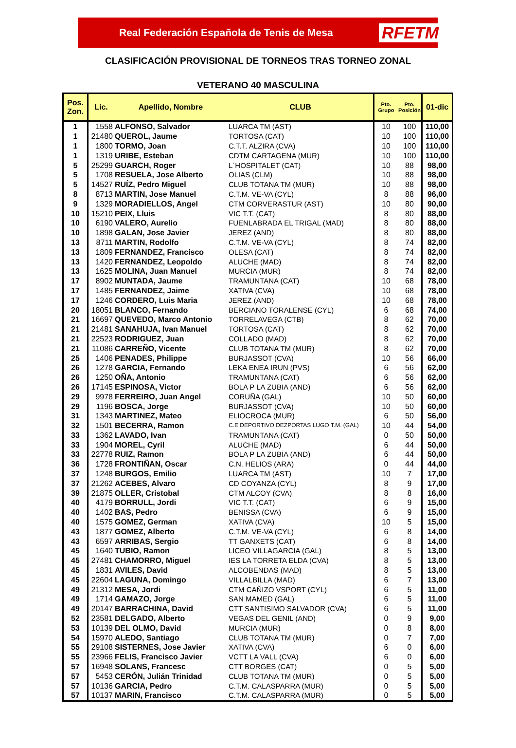Real Federación Española de Tenis de Mesa RFETM
CLASIFICACIÓN PROVISIONAL DE TORNEOS TRAS TORNEO ZONAL
VETERANO 40 MASCULINA
| Pos. Zon. | Lic. | Apellido, Nombre | CLUB | Pto. Grupo | Pto. Posición | 01-dic |
| --- | --- | --- | --- | --- | --- | --- |
| 1 | 1558 | ALFONSO, Salvador | LUARCA TM (AST) | 10 | 100 | 110,00 |
| 1 | 21480 | QUEROL, Jaume | TORTOSA (CAT) | 10 | 100 | 110,00 |
| 1 | 1800 | TORMO, Joan | C.T.T. ALZIRA (CVA) | 10 | 100 | 110,00 |
| 1 | 1319 | URIBE, Esteban | CDTM CARTAGENA (MUR) | 10 | 100 | 110,00 |
| 5 | 25299 | GUARCH, Roger | L´HOSPITALET (CAT) | 10 | 88 | 98,00 |
| 5 | 1708 | RESUELA, Jose Alberto | OLIAS (CLM) | 10 | 88 | 98,00 |
| 5 | 14527 | RUÍZ, Pedro Miguel | CLUB TOTANA TM (MUR) | 10 | 88 | 98,00 |
| 8 | 8713 | MARTIN, Jose Manuel | C.T.M. VE-VA (CYL) | 8 | 88 | 96,00 |
| 9 | 1329 | MORADIELLOS, Angel | CTM CORVERASTUR (AST) | 10 | 80 | 90,00 |
| 10 | 15210 | PEIX, Lluis | VIC T.T. (CAT) | 8 | 80 | 88,00 |
| 10 | 6190 | VALERO, Aurelio | FUENLABRADA EL TRIGAL (MAD) | 8 | 80 | 88,00 |
| 10 | 1898 | GALAN, Jose Javier | JEREZ (AND) | 8 | 80 | 88,00 |
| 13 | 8711 | MARTIN, Rodolfo | C.T.M. VE-VA (CYL) | 8 | 74 | 82,00 |
| 13 | 1809 | FERNANDEZ, Francisco | OLESA (CAT) | 8 | 74 | 82,00 |
| 13 | 1420 | FERNANDEZ, Leopoldo | ALUCHE (MAD) | 8 | 74 | 82,00 |
| 13 | 1625 | MOLINA, Juan Manuel | MURCIA (MUR) | 8 | 74 | 82,00 |
| 17 | 8902 | MUNTADA, Jaume | TRAMUNTANA (CAT) | 10 | 68 | 78,00 |
| 17 | 1485 | FERNANDEZ, Jaime | XATIVA (CVA) | 10 | 68 | 78,00 |
| 17 | 1246 | CORDERO, Luis Maria | JEREZ (AND) | 10 | 68 | 78,00 |
| 20 | 18051 | BLANCO, Fernando | BERCIANO TORALENSE (CYL) | 6 | 68 | 74,00 |
| 21 | 16697 | QUEVEDO, Marco Antonio | TORRELAVEGA (CTB) | 8 | 62 | 70,00 |
| 21 | 21481 | SANAHUJA, Ivan Manuel | TORTOSA (CAT) | 8 | 62 | 70,00 |
| 21 | 22523 | RODRIGUEZ, Juan | COLLADO (MAD) | 8 | 62 | 70,00 |
| 21 | 11086 | CARREÑO, Vicente | CLUB TOTANA TM (MUR) | 8 | 62 | 70,00 |
| 25 | 1406 | PENADES, Philippe | BURJASSOT (CVA) | 10 | 56 | 66,00 |
| 26 | 1278 | GARCIA, Fernando | LEKA ENEA IRUN (PVS) | 6 | 56 | 62,00 |
| 26 | 1250 | OÑA, Antonio | TRAMUNTANA (CAT) | 6 | 56 | 62,00 |
| 26 | 17145 | ESPINOSA, Victor | BOLA P LA ZUBIA (AND) | 6 | 56 | 62,00 |
| 29 | 9978 | FERREIRO, Juan Angel | CORUÑA (GAL) | 10 | 50 | 60,00 |
| 29 | 1196 | BOSCA, Jorge | BURJASSOT (CVA) | 10 | 50 | 60,00 |
| 31 | 1343 | MARTINEZ, Mateo | ELIOCROCA (MUR) | 6 | 50 | 56,00 |
| 32 | 1501 | BECERRA, Ramon | C.E DEPORTIVO DEZPORTAS LUGO T.M. (GAL) | 10 | 44 | 54,00 |
| 33 | 1362 | LAVADO, Ivan | TRAMUNTANA (CAT) | 0 | 50 | 50,00 |
| 33 | 1904 | MOREL, Cyril | ALUCHE (MAD) | 6 | 44 | 50,00 |
| 33 | 22778 | RUIZ, Ramon | BOLA P LA ZUBIA (AND) | 6 | 44 | 50,00 |
| 36 | 1728 | FRONTIÑAN, Oscar | C.N. HELIOS (ARA) | 0 | 44 | 44,00 |
| 37 | 1248 | BURGOS, Emilio | LUARCA TM (AST) | 10 | 7 | 17,00 |
| 37 | 21262 | ACEBES, Alvaro | CD COYANZA (CYL) | 8 | 9 | 17,00 |
| 39 | 21875 | OLLER, Cristobal | CTM ALCOY (CVA) | 8 | 8 | 16,00 |
| 40 | 4179 | BORRULL, Jordi | VIC T.T. (CAT) | 6 | 9 | 15,00 |
| 40 | 1402 | BAS, Pedro | BENISSA (CVA) | 6 | 9 | 15,00 |
| 40 | 1575 | GOMEZ, German | XATIVA (CVA) | 10 | 5 | 15,00 |
| 43 | 1877 | GOMEZ, Alberto | C.T.M. VE-VA (CYL) | 6 | 8 | 14,00 |
| 43 | 6597 | ARRIBAS, Sergio | TT GANXETS (CAT) | 6 | 8 | 14,00 |
| 45 | 1640 | TUBIO, Ramon | LICEO VILLAGARCIA (GAL) | 8 | 5 | 13,00 |
| 45 | 27481 | CHAMORRO, Miguel | IES LA TORRETA ELDA (CVA) | 8 | 5 | 13,00 |
| 45 | 1831 | AVILES, David | ALCOBENDAS (MAD) | 8 | 5 | 13,00 |
| 45 | 22604 | LAGUNA, Domingo | VILLALBILLA (MAD) | 6 | 7 | 13,00 |
| 49 | 21312 | MESA, Jordi | CTM CAÑIZO VSPORT (CYL) | 6 | 5 | 11,00 |
| 49 | 1714 | GAMAZO, Jorge | SAN MAMED (GAL) | 6 | 5 | 11,00 |
| 49 | 20147 | BARRACHINA, David | CTT SANTISIMO SALVADOR (CVA) | 6 | 5 | 11,00 |
| 52 | 23581 | DELGADO, Alberto | VEGAS DEL GENIL (AND) | 0 | 9 | 9,00 |
| 53 | 10139 | DEL OLMO, David | MURCIA (MUR) | 0 | 8 | 8,00 |
| 54 | 15970 | ALEDO, Santiago | CLUB TOTANA TM (MUR) | 0 | 7 | 7,00 |
| 55 | 29108 | SISTERNES, Jose Javier | XATIVA (CVA) | 6 | 0 | 6,00 |
| 55 | 23966 | FELIS, Francisco Javier | VCTT LA VALL (CVA) | 6 | 0 | 6,00 |
| 57 | 16948 | SOLANS, Francesc | CTT BORGES (CAT) | 0 | 5 | 5,00 |
| 57 | 5453 | CERÓN, Julián Trinidad | CLUB TOTANA TM (MUR) | 0 | 5 | 5,00 |
| 57 | 10136 | GARCIA, Pedro | C.T.M. CALASPARRA (MUR) | 0 | 5 | 5,00 |
| 57 | 10137 | MARIN, Francisco | C.T.M. CALASPARRA (MUR) | 0 | 5 | 5,00 |